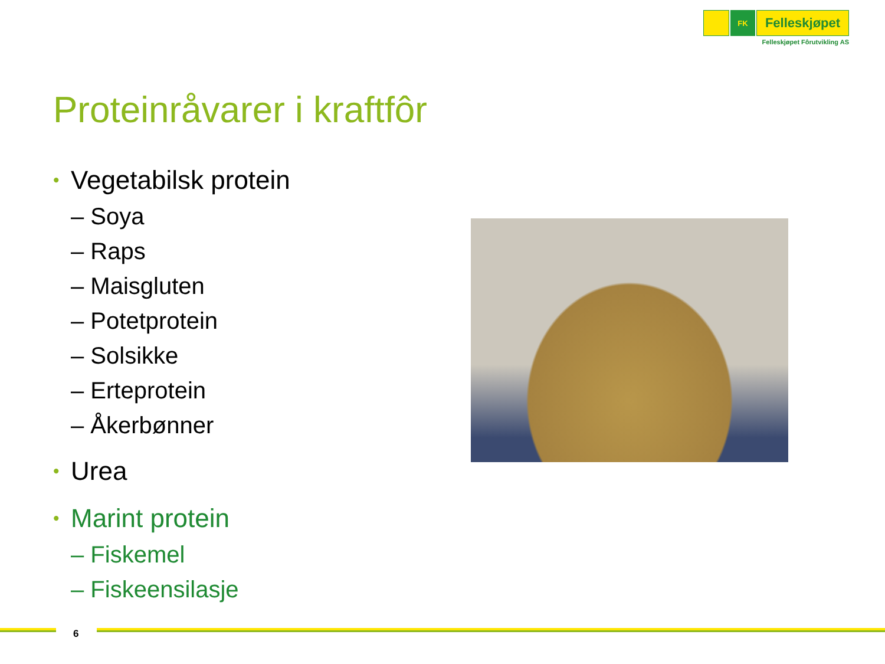FK
Felleskjøpet
Felleskjøpet Fôrutvikling AS
Proteinråvarer i kraftfôr
• Vegetabilsk protein
– Soya
– Raps
– Maisgluten
– Potetprotein
– Solsikke
– Erteprotein
– Åkerbønner
• Urea
• Marint protein
– Fiskemel
– Fiskeensilasje
6